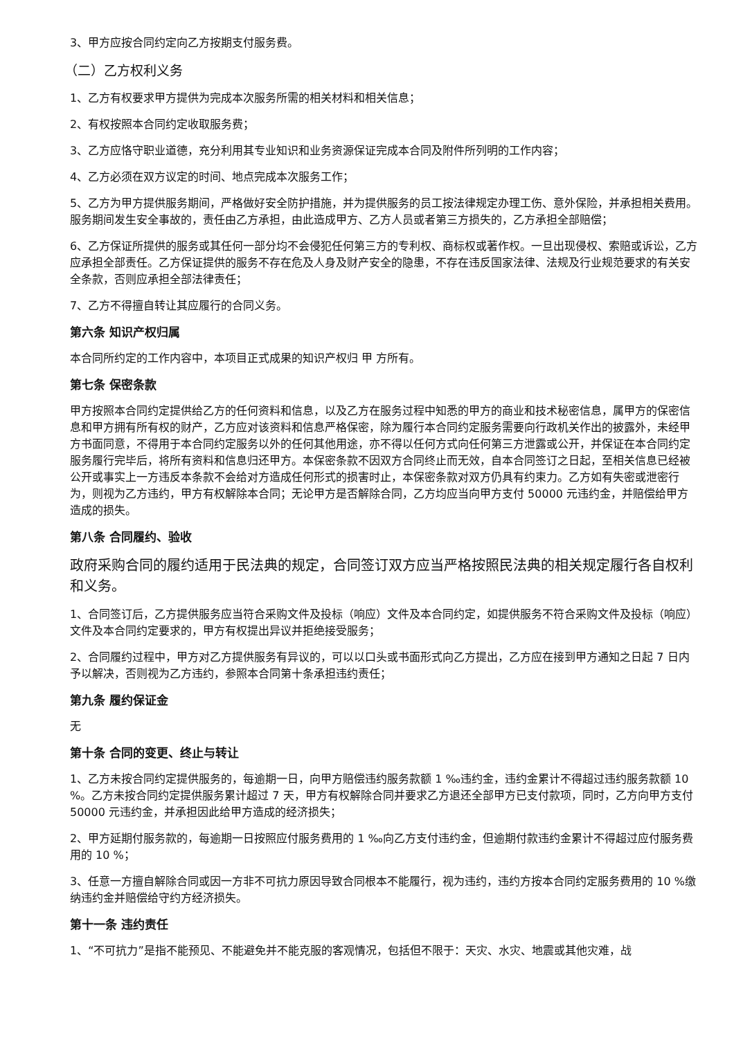3、甲方应按合同约定向乙方按期支付服务费。
（二）乙方权利义务
1、乙方有权要求甲方提供为完成本次服务所需的相关材料和相关信息；
2、有权按照本合同约定收取服务费；
3、乙方应恪守职业道德，充分利用其专业知识和业务资源保证完成本合同及附件所列明的工作内容；
4、乙方必须在双方议定的时间、地点完成本次服务工作；
5、乙方为甲方提供服务期间，严格做好安全防护措施，并为提供服务的员工按法律规定办理工伤、意外保险，并承担相关费用。服务期间发生安全事故的，责任由乙方承担，由此造成甲方、乙方人员或者第三方损失的，乙方承担全部赔偿；
6、乙方保证所提供的服务或其任何一部分均不会侵犯任何第三方的专利权、商标权或著作权。一旦出现侵权、索赔或诉讼，乙方应承担全部责任。乙方保证提供的服务不存在危及人身及财产安全的隐患，不存在违反国家法律、法规及行业规范要求的有关安全条款，否则应承担全部法律责任；
7、乙方不得擅自转让其应履行的合同义务。
第六条 知识产权归属
本合同所约定的工作内容中，本项目正式成果的知识产权归 甲 方所有。
第七条 保密条款
甲方按照本合同约定提供给乙方的任何资料和信息，以及乙方在服务过程中知悉的甲方的商业和技术秘密信息，属甲方的保密信息和甲方拥有所有权的财产，乙方应对该资料和信息严格保密，除为履行本合同约定服务需要向行政机关作出的披露外，未经甲方书面同意，不得用于本合同约定服务以外的任何其他用途，亦不得以任何方式向任何第三方泄露或公开，并保证在本合同约定服务履行完毕后，将所有资料和信息归还甲方。本保密条款不因双方合同终止而无效，自本合同签订之日起，至相关信息已经被公开或事实上一方违反本条款不会给对方造成任何形式的损害时止，本保密条款对双方仍具有约束力。乙方如有失密或泄密行为，则视为乙方违约，甲方有权解除本合同；无论甲方是否解除合同，乙方均应当向甲方支付 50000 元违约金，并赔偿给甲方造成的损失。
第八条 合同履约、验收
政府采购合同的履约适用于民法典的规定，合同签订双方应当严格按照民法典的相关规定履行各自权利和义务。
1、合同签订后，乙方提供服务应当符合采购文件及投标（响应）文件及本合同约定，如提供服务不符合采购文件及投标（响应）文件及本合同约定要求的，甲方有权提出异议并拒绝接受服务；
2、合同履约过程中，甲方对乙方提供服务有异议的，可以以口头或书面形式向乙方提出，乙方应在接到甲方通知之日起 7 日内予以解决，否则视为乙方违约，参照本合同第十条承担违约责任；
第九条 履约保证金
无
第十条 合同的变更、终止与转让
1、乙方未按合同约定提供服务的，每逾期一日，向甲方赔偿违约服务款额 1 ‰违约金，违约金累计不得超过违约服务款额 10 %。乙方未按合同约定提供服务累计超过 7 天，甲方有权解除合同并要求乙方退还全部甲方已支付款项，同时，乙方向甲方支付 50000 元违约金，并承担因此给甲方造成的经济损失；
2、甲方延期付服务款的，每逾期一日按照应付服务费用的 1 ‰向乙方支付违约金，但逾期付款违约金累计不得超过应付服务费用的 10 %；
3、任意一方擅自解除合同或因一方非不可抗力原因导致合同根本不能履行，视为违约，违约方按本合同约定服务费用的 10 %缴纳违约金并赔偿给守约方经济损失。
第十一条 违约责任
1、“不可抗力”是指不能预见、不能避免并不能克服的客观情况，包括但不限于：天灾、水灾、地震或其他灾难，战